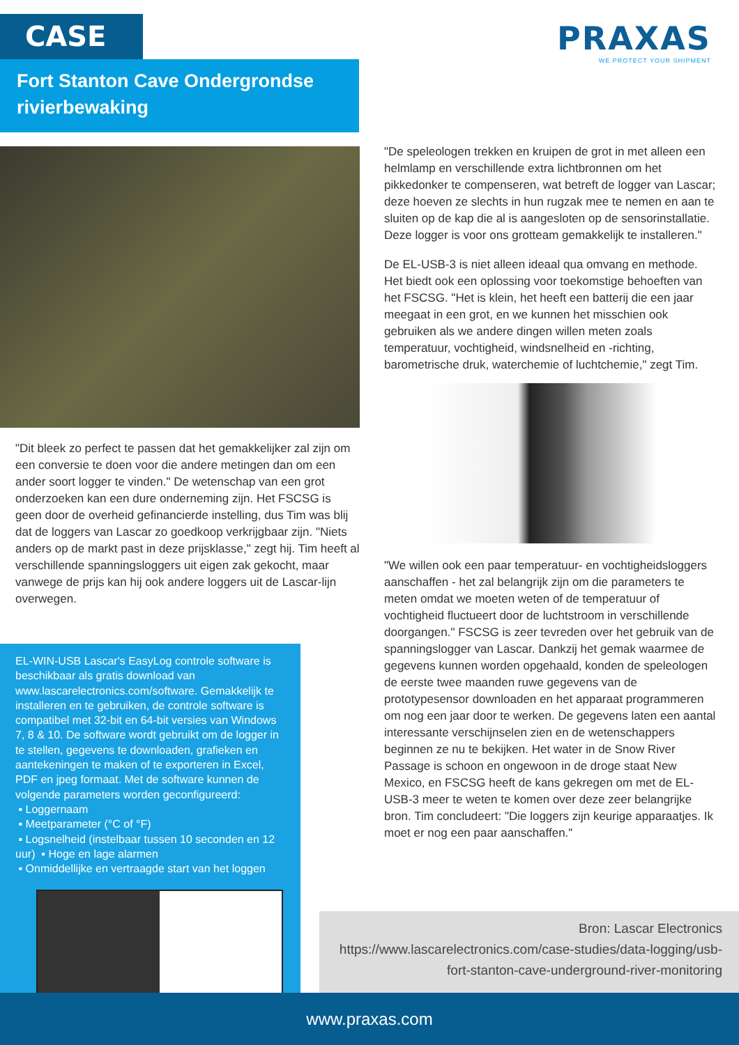CASE
Fort Stanton Cave Ondergrondse rivierbewaking
PRAXAS
WE PROTECT YOUR SHIPMENT
"De speleologen trekken en kruipen de grot in met alleen een helmlamp en verschillende extra lichtbronnen om het pikkedonker te compenseren, wat betreft de logger van Lascar; deze hoeven ze slechts in hun rugzak mee te nemen en aan te sluiten op de kap die al is aangesloten op de sensorinstallatie. Deze logger is voor ons grotteam gemakkelijk te installeren."
De EL-USB-3 is niet alleen ideaal qua omvang en methode. Het biedt ook een oplossing voor toekomstige behoeften van het FSCSG. "Het is klein, het heeft een batterij die een jaar meegaat in een grot, en we kunnen het misschien ook gebruiken als we andere dingen willen meten zoals temperatuur, vochtigheid, windsnelheid en -richting, barometrische druk, waterchemie of luchtchemie," zegt Tim.
"We willen ook een paar temperatuur- en vochtigheidsloggers aanschaffen - het zal belangrijk zijn om die parameters te meten omdat we moeten weten of de temperatuur of vochtigheid fluctueert door de luchtstroom in verschillende doorgangen." FSCSG is zeer tevreden over het gebruik van de spanningslogger van Lascar. Dankzij het gemak waarmee de gegevens kunnen worden opgehaald, konden de speleologen de eerste twee maanden ruwe gegevens van de prototypesensor downloaden en het apparaat programmeren om nog een jaar door te werken. De gegevens laten een aantal interessante verschijnselen zien en de wetenschappers beginnen ze nu te bekijken. Het water in de Snow River Passage is schoon en ongewoon in de droge staat New Mexico, en FSCSG heeft de kans gekregen om met de EL-USB-3 meer te weten te komen over deze zeer belangrijke bron. Tim concludeert: "Die loggers zijn keurige apparaatjes. Ik moet er nog een paar aanschaffen."
"Dit bleek zo perfect te passen dat het gemakkelijker zal zijn om een conversie te doen voor die andere metingen dan om een ander soort logger te vinden." De wetenschap van een grot onderzoeken kan een dure onderneming zijn. Het FSCSG is geen door de overheid gefinancierde instelling, dus Tim was blij dat de loggers van Lascar zo goedkoop verkrijgbaar zijn. "Niets anders op de markt past in deze prijsklasse," zegt hij. Tim heeft al verschillende spanningsloggers uit eigen zak gekocht, maar vanwege de prijs kan hij ook andere loggers uit de Lascar-lijn overwegen.
EL-WIN-USB Lascar's EasyLog controle software is beschikbaar als gratis download van www.lascarelectronics.com/software. Gemakkelijk te installeren en te gebruiken, de controle software is compatibel met 32-bit en 64-bit versies van Windows 7, 8 & 10. De software wordt gebruikt om de logger in te stellen, gegevens te downloaden, grafieken en aantekeningen te maken of te exporteren in Excel, PDF en jpeg formaat. Met de software kunnen de volgende parameters worden geconfigureerd:
▪ Loggernaam
▪ Meetparameter (°C of °F)
▪ Logsnelheid (instelbaar tussen 10 seconden en 12 uur) ▪ Hoge en lage alarmen
▪ Onmiddellijke en vertraagde start van het loggen
Bron: Lascar Electronics
https://www.lascarelectronics.com/case-studies/data-logging/usb-fort-stanton-cave-underground-river-monitoring
www.praxas.com